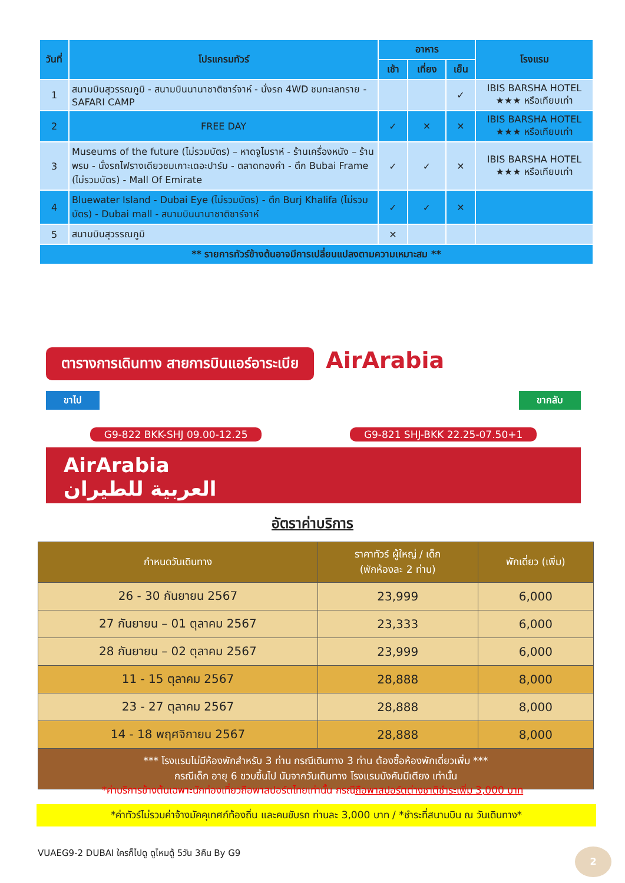| วันที่ | โปรแกรมทัวร์ | อาหาร | | | โรงแรม |
| --- | --- | --- | --- | --- | --- |
| | | เช้า | เที่ยง | เย็น | |
| 1 | สนามบินสุวรรณภูมิ - สนามบินนานาชาติซาร์จาห์ - นั่งรถ 4WD ชมทะเลทราย - SAFARI CAMP | | | ✓ | IBIS BARSHA HOTEL ★★★ หรือเทียบเท่า |
| 2 | FREE DAY | ✓ | ✕ | ✕ | IBIS BARSHA HOTEL ★★★ หรือเทียบเท่า |
| 3 | Museums of the future (ไม่รวมบัตร) – หาดจูไมราห์ - ร้านเครื่องหนัง – ร้านพรม - นั่งรถไฟรางเดียวชมเกาะเดอะปาร์ม - ตลาดทองคำ - ตึก Bubai Frame (ไม่รวมบัตร) - Mall Of Emirate | ✓ | ✓ | ✕ | IBIS BARSHA HOTEL ★★★ หรือเทียบเท่า |
| 4 | Bluewater Island - Dubai Eye (ไม่รวมบัตร) - ตึก Burj Khalifa (ไม่รวมบัตร) - Dubai mall - สนามบินนานาชาติซาร์จาห์ | ✓ | ✓ | ✕ | |
| 5 | สนามบินสุวรรณภูมิ | ✕ | | | |
| ** รายการทัวร์ข้างต้นอาจมีการเปลี่ยนแปลงตามความเหมาะสม ** | | | | | |
ตารางการเดินทาง สายการบินแอร์อาระเบีย AirArabia
ขาไป ขากลับ
G9-822 BKK-SHJ 09.00-12.25 G9-821 SHJ-BKK 22.25-07.50+1
AirArabia
العربية للطيران
อัตราค่าบริการ
| กำหนดวันเดินทาง | ราคาทัวร์ ผู้ใหญ่ / เด็ก (พักห้องละ 2 ท่าน) | พักเดี่ยว (เพิ่ม) |
| --- | --- | --- |
| 26 - 30 กันยายน 2567 | 23,999 | 6,000 |
| 27 กันยายน – 01 ตุลาคม 2567 | 23,333 | 6,000 |
| 28 กันยายน – 02 ตุลาคม 2567 | 23,999 | 6,000 |
| 11 - 15 ตุลาคม 2567 | 28,888 | 8,000 |
| 23 - 27 ตุลาคม 2567 | 28,888 | 8,000 |
| 14 - 18 พฤศจิกายน 2567 | 28,888 | 8,000 |
| *** โรงแรมไม่มีห้องพักสำหรับ 3 ท่าน กรณีเดินทาง 3 ท่าน ต้องซื้อห้องพักเดี่ยวเพิ่ม *** กรณีเด็ก อายุ 6 ขวบขึ้นไป นับจากวันเดินทาง โรงแรมบังคับมีเตียง เท่านั้น | | |
*ค่าบริการข้างต้นเฉพาะนักท่องเที่ยวถือพาสปอร์ตไทยเท่านั้น กรณีถือพาสปอร์ตต่างชาติชำระเพิ่ม 3,000 บาท
*ค่าทัวร์ไม่รวมค่าจ้างมัคคุเทศก์ท้องถิ่น และคนขับรถ ท่านละ 3,000 บาท / *ชำระที่สนามบิน ณ วันเดินทาง*
VUAEG9-2 DUBAI ใครก็ไปดู ดูไหมดู้ 5วัน 3คืน By G9
2